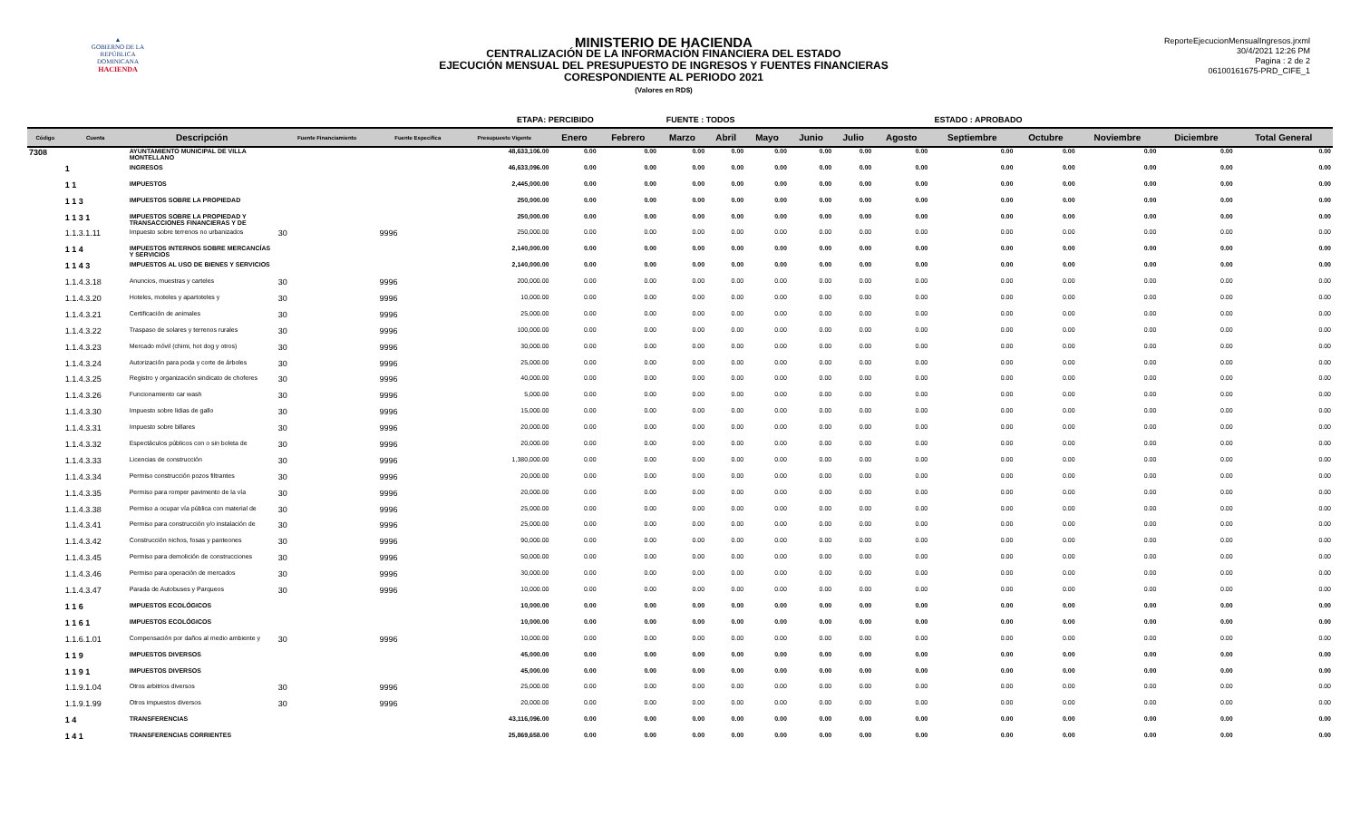▲
GOBIERNO DE LA
REPÚBLICA
DOMINICANA
HACIENDA
MINISTERIO DE HACIENDA
CENTRALIZACIÓN DE LA INFORMACIÓN FINANCIERA DEL ESTADO
EJECUCIÓN MENSUAL DEL PRESUPUESTO DE INGRESOS Y FUENTES FINANCIERAS
CORESPONDIENTE AL PERIODO 2021
(Valores en RD$)
ReporteEjecucionMensualIngresos.jrxml
30/4/2021 12:26 PM
Pagina : 2 de 2
06100161675-PRD_CIFE_1
ETAPA: PERCIBIDO FUENTE : TODOS ESTADO : APROBADO
| Código | Cuenta | Descripción | Fuente Financiamiento | Fuente Especifica | Presupuesto Vigente | Enero | Febrero | Marzo | Abril | Mayo | Junio | Julio | Agosto | Septiembre | Octubre | Noviembre | Diciembre | Total General |
| --- | --- | --- | --- | --- | --- | --- | --- | --- | --- | --- | --- | --- | --- | --- | --- | --- | --- | --- |
| 7308 | | AYUNTAMIENTO MUNICIPAL DE VILLA MONTELLANO | | | 48,633,106.00 | 0.00 | 0.00 | 0.00 | 0.00 | 0.00 | 0.00 | 0.00 | 0.00 | 0.00 | 0.00 | 0.00 | 0.00 | 0.00 |
| | 1 | INGRESOS | | | 46,633,096.00 | 0.00 | 0.00 | 0.00 | 0.00 | 0.00 | 0.00 | 0.00 | 0.00 | 0.00 | 0.00 | 0.00 | 0.00 | 0.00 |
| | 1 1 | IMPUESTOS | | | 2,445,000.00 | 0.00 | 0.00 | 0.00 | 0.00 | 0.00 | 0.00 | 0.00 | 0.00 | 0.00 | 0.00 | 0.00 | 0.00 | 0.00 |
| | 1 1 3 | IMPUESTOS SOBRE LA PROPIEDAD | | | 250,000.00 | 0.00 | 0.00 | 0.00 | 0.00 | 0.00 | 0.00 | 0.00 | 0.00 | 0.00 | 0.00 | 0.00 | 0.00 | 0.00 |
| | 1 1 3 1 | IMPUESTOS SOBRE LA PROPIEDAD Y TRANSACCIONES FINANCIERAS Y DE | | | 250,000.00 | 0.00 | 0.00 | 0.00 | 0.00 | 0.00 | 0.00 | 0.00 | 0.00 | 0.00 | 0.00 | 0.00 | 0.00 | 0.00 |
| | 1.1.3.1.11 | Impuesto sobre terrenos no urbanizados | 30 | 9996 | 250,000.00 | 0.00 | 0.00 | 0.00 | 0.00 | 0.00 | 0.00 | 0.00 | 0.00 | 0.00 | 0.00 | 0.00 | 0.00 | 0.00 |
| | 1 1 4 | IMPUESTOS INTERNOS SOBRE MERCANCÍAS Y SERVICIOS | | | 2,140,000.00 | 0.00 | 0.00 | 0.00 | 0.00 | 0.00 | 0.00 | 0.00 | 0.00 | 0.00 | 0.00 | 0.00 | 0.00 | 0.00 |
| | 1 1 4 3 | IMPUESTOS AL USO DE BIENES Y SERVICIOS | | | 2,140,000.00 | 0.00 | 0.00 | 0.00 | 0.00 | 0.00 | 0.00 | 0.00 | 0.00 | 0.00 | 0.00 | 0.00 | 0.00 | 0.00 |
| | 1.1.4.3.18 | Anuncios, muestras y carteles | 30 | 9996 | 200,000.00 | 0.00 | 0.00 | 0.00 | 0.00 | 0.00 | 0.00 | 0.00 | 0.00 | 0.00 | 0.00 | 0.00 | 0.00 | 0.00 |
| | 1.1.4.3.20 | Hoteles, moteles y apartoteles y | 30 | 9996 | 10,000.00 | 0.00 | 0.00 | 0.00 | 0.00 | 0.00 | 0.00 | 0.00 | 0.00 | 0.00 | 0.00 | 0.00 | 0.00 | 0.00 |
| | 1.1.4.3.21 | Certificación de animales | 30 | 9996 | 25,000.00 | 0.00 | 0.00 | 0.00 | 0.00 | 0.00 | 0.00 | 0.00 | 0.00 | 0.00 | 0.00 | 0.00 | 0.00 | 0.00 |
| | 1.1.4.3.22 | Traspaso de solares y terrenos rurales | 30 | 9996 | 100,000.00 | 0.00 | 0.00 | 0.00 | 0.00 | 0.00 | 0.00 | 0.00 | 0.00 | 0.00 | 0.00 | 0.00 | 0.00 | 0.00 |
| | 1.1.4.3.23 | Mercado móvil (chimi, hot dog y otros) | 30 | 9996 | 30,000.00 | 0.00 | 0.00 | 0.00 | 0.00 | 0.00 | 0.00 | 0.00 | 0.00 | 0.00 | 0.00 | 0.00 | 0.00 | 0.00 |
| | 1.1.4.3.24 | Autorización para poda y corte de árboles | 30 | 9996 | 25,000.00 | 0.00 | 0.00 | 0.00 | 0.00 | 0.00 | 0.00 | 0.00 | 0.00 | 0.00 | 0.00 | 0.00 | 0.00 | 0.00 |
| | 1.1.4.3.25 | Registro y organización sindicato de choferes | 30 | 9996 | 40,000.00 | 0.00 | 0.00 | 0.00 | 0.00 | 0.00 | 0.00 | 0.00 | 0.00 | 0.00 | 0.00 | 0.00 | 0.00 | 0.00 |
| | 1.1.4.3.26 | Funcionamiento car wash | 30 | 9996 | 5,000.00 | 0.00 | 0.00 | 0.00 | 0.00 | 0.00 | 0.00 | 0.00 | 0.00 | 0.00 | 0.00 | 0.00 | 0.00 | 0.00 |
| | 1.1.4.3.30 | Impuesto sobre lidias de gallo | 30 | 9996 | 15,000.00 | 0.00 | 0.00 | 0.00 | 0.00 | 0.00 | 0.00 | 0.00 | 0.00 | 0.00 | 0.00 | 0.00 | 0.00 | 0.00 |
| | 1.1.4.3.31 | Impuesto sobre billares | 30 | 9996 | 20,000.00 | 0.00 | 0.00 | 0.00 | 0.00 | 0.00 | 0.00 | 0.00 | 0.00 | 0.00 | 0.00 | 0.00 | 0.00 | 0.00 |
| | 1.1.4.3.32 | Espectáculos públicos con o sin boleta de | 30 | 9996 | 20,000.00 | 0.00 | 0.00 | 0.00 | 0.00 | 0.00 | 0.00 | 0.00 | 0.00 | 0.00 | 0.00 | 0.00 | 0.00 | 0.00 |
| | 1.1.4.3.33 | Licencias de construcción | 30 | 9996 | 1,380,000.00 | 0.00 | 0.00 | 0.00 | 0.00 | 0.00 | 0.00 | 0.00 | 0.00 | 0.00 | 0.00 | 0.00 | 0.00 | 0.00 |
| | 1.1.4.3.34 | Permiso construcción pozos filtrantes | 30 | 9996 | 20,000.00 | 0.00 | 0.00 | 0.00 | 0.00 | 0.00 | 0.00 | 0.00 | 0.00 | 0.00 | 0.00 | 0.00 | 0.00 | 0.00 |
| | 1.1.4.3.35 | Permiso para romper pavimento de la vía | 30 | 9996 | 20,000.00 | 0.00 | 0.00 | 0.00 | 0.00 | 0.00 | 0.00 | 0.00 | 0.00 | 0.00 | 0.00 | 0.00 | 0.00 | 0.00 |
| | 1.1.4.3.38 | Permiso a ocupar vía pública con material de | 30 | 9996 | 25,000.00 | 0.00 | 0.00 | 0.00 | 0.00 | 0.00 | 0.00 | 0.00 | 0.00 | 0.00 | 0.00 | 0.00 | 0.00 | 0.00 |
| | 1.1.4.3.41 | Permiso para construcción y/o instalación de | 30 | 9996 | 25,000.00 | 0.00 | 0.00 | 0.00 | 0.00 | 0.00 | 0.00 | 0.00 | 0.00 | 0.00 | 0.00 | 0.00 | 0.00 | 0.00 |
| | 1.1.4.3.42 | Construcción nichos, fosas y panteones | 30 | 9996 | 90,000.00 | 0.00 | 0.00 | 0.00 | 0.00 | 0.00 | 0.00 | 0.00 | 0.00 | 0.00 | 0.00 | 0.00 | 0.00 | 0.00 |
| | 1.1.4.3.45 | Permiso para demolición de construcciones | 30 | 9996 | 50,000.00 | 0.00 | 0.00 | 0.00 | 0.00 | 0.00 | 0.00 | 0.00 | 0.00 | 0.00 | 0.00 | 0.00 | 0.00 | 0.00 |
| | 1.1.4.3.46 | Permiso para operación de mercados | 30 | 9996 | 30,000.00 | 0.00 | 0.00 | 0.00 | 0.00 | 0.00 | 0.00 | 0.00 | 0.00 | 0.00 | 0.00 | 0.00 | 0.00 | 0.00 |
| | 1.1.4.3.47 | Parada de Autobuses y Parqueos | 30 | 9996 | 10,000.00 | 0.00 | 0.00 | 0.00 | 0.00 | 0.00 | 0.00 | 0.00 | 0.00 | 0.00 | 0.00 | 0.00 | 0.00 | 0.00 |
| | 1 1 6 | IMPUESTOS ECOLÓGICOS | | | 10,000.00 | 0.00 | 0.00 | 0.00 | 0.00 | 0.00 | 0.00 | 0.00 | 0.00 | 0.00 | 0.00 | 0.00 | 0.00 | 0.00 |
| | 1 1 6 1 | IMPUESTOS ECOLÓGICOS | | | 10,000.00 | 0.00 | 0.00 | 0.00 | 0.00 | 0.00 | 0.00 | 0.00 | 0.00 | 0.00 | 0.00 | 0.00 | 0.00 | 0.00 |
| | 1.1.6.1.01 | Compensación por daños al medio ambiente y | 30 | 9996 | 10,000.00 | 0.00 | 0.00 | 0.00 | 0.00 | 0.00 | 0.00 | 0.00 | 0.00 | 0.00 | 0.00 | 0.00 | 0.00 | 0.00 |
| | 1 1 9 | IMPUESTOS DIVERSOS | | | 45,000.00 | 0.00 | 0.00 | 0.00 | 0.00 | 0.00 | 0.00 | 0.00 | 0.00 | 0.00 | 0.00 | 0.00 | 0.00 | 0.00 |
| | 1 1 9 1 | IMPUESTOS DIVERSOS | | | 45,000.00 | 0.00 | 0.00 | 0.00 | 0.00 | 0.00 | 0.00 | 0.00 | 0.00 | 0.00 | 0.00 | 0.00 | 0.00 | 0.00 |
| | 1.1.9.1.04 | Otros arbitrios diversos | 30 | 9996 | 25,000.00 | 0.00 | 0.00 | 0.00 | 0.00 | 0.00 | 0.00 | 0.00 | 0.00 | 0.00 | 0.00 | 0.00 | 0.00 | 0.00 |
| | 1.1.9.1.99 | Otros impuestos diversos | 30 | 9996 | 20,000.00 | 0.00 | 0.00 | 0.00 | 0.00 | 0.00 | 0.00 | 0.00 | 0.00 | 0.00 | 0.00 | 0.00 | 0.00 | 0.00 |
| | 1 4 | TRANSFERENCIAS | | | 43,116,096.00 | 0.00 | 0.00 | 0.00 | 0.00 | 0.00 | 0.00 | 0.00 | 0.00 | 0.00 | 0.00 | 0.00 | 0.00 | 0.00 |
| | 1 4 1 | TRANSFERENCIAS CORRIENTES | | | 25,869,658.00 | 0.00 | 0.00 | 0.00 | 0.00 | 0.00 | 0.00 | 0.00 | 0.00 | 0.00 | 0.00 | 0.00 | 0.00 | 0.00 |